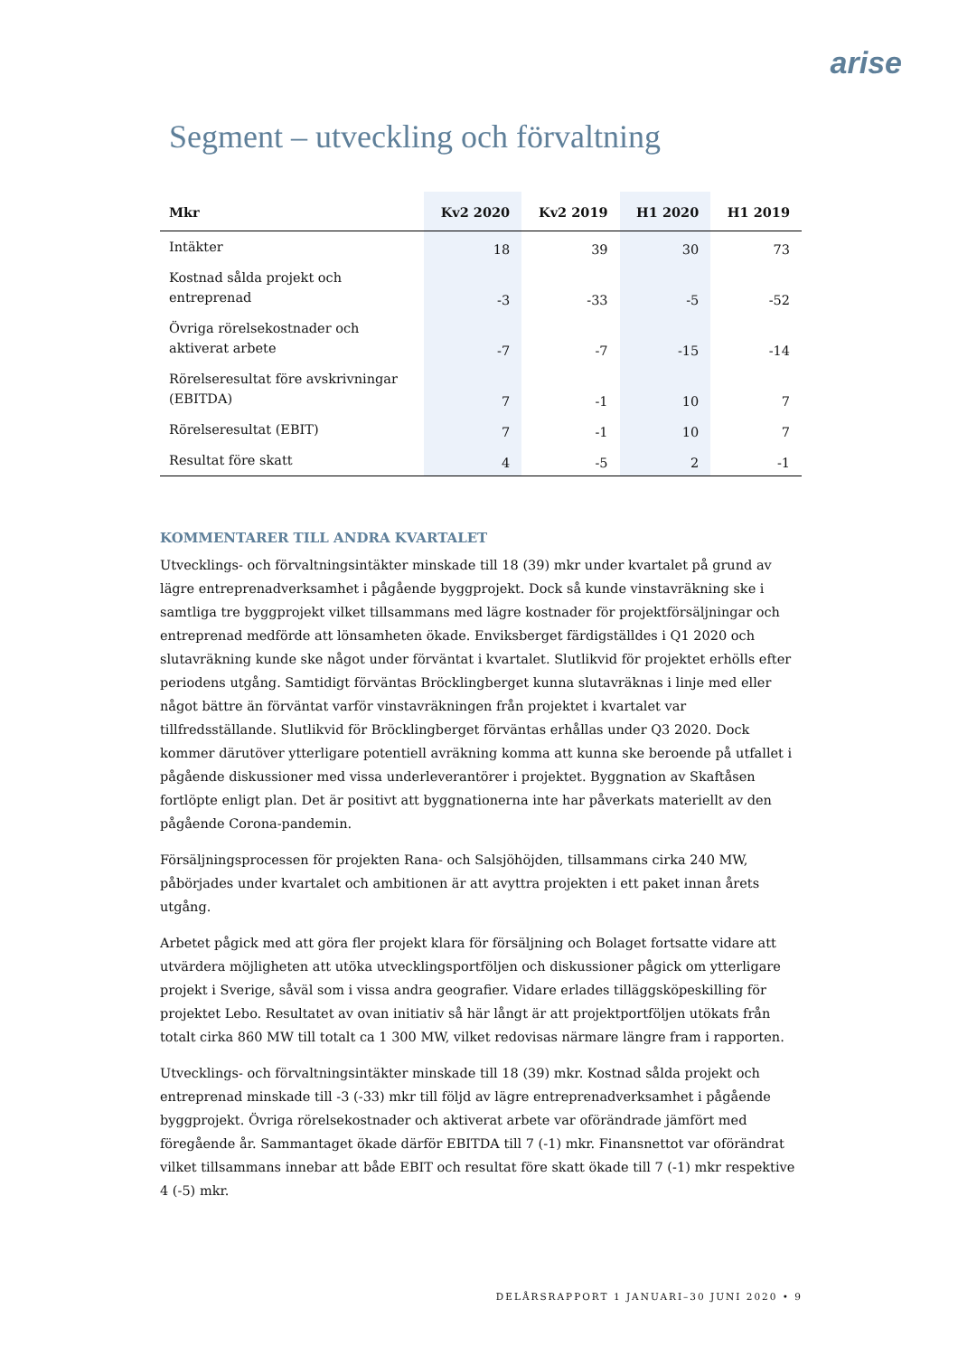arise
Segment – utveckling och förvaltning
| Mkr | Kv2 2020 | Kv2 2019 | H1 2020 | H1 2019 |
| --- | --- | --- | --- | --- |
| Intäkter | 18 | 39 | 30 | 73 |
| Kostnad sålda projekt och entreprenad | -3 | -33 | -5 | -52 |
| Övriga rörelsekostnader och aktiverat arbete | -7 | -7 | -15 | -14 |
| Rörelseresultat före avskrivningar (EBITDA) | 7 | -1 | 10 | 7 |
| Rörelseresultat (EBIT) | 7 | -1 | 10 | 7 |
| Resultat före skatt | 4 | -5 | 2 | -1 |
KOMMENTARER TILL ANDRA KVARTALET
Utvecklings- och förvaltningsintäkter minskade till 18 (39) mkr under kvartalet på grund av lägre entreprenadverksamhet i pågående byggprojekt. Dock så kunde vinstavräkning ske i samtliga tre byggprojekt vilket tillsammans med lägre kostnader för projektförsäljningar och entreprenad medförde att lönsamheten ökade. Enviksberget färdigställdes i Q1 2020 och slutavräkning kunde ske något under förväntat i kvartalet. Slutlikvid för projektet erhölls efter periodens utgång. Samtidigt förväntas Bröcklingberget kunna slutavräknas i linje med eller något bättre än förväntat varför vinstavräkningen från projektet i kvartalet var tillfredsställande. Slutlikvid för Bröcklingberget förväntas erhållas under Q3 2020. Dock kommer därutöver ytterligare potentiell avräkning komma att kunna ske beroende på utfallet i pågående diskussioner med vissa underleverantörer i projektet. Byggnation av Skaftåsen fortlöpte enligt plan. Det är positivt att byggnationerna inte har påverkats materiellt av den pågående Corona-pandemin.
Försäljningsprocessen för projekten Rana- och Salsjöhöjden, tillsammans cirka 240 MW, påbörjades under kvartalet och ambitionen är att avyttra projekten i ett paket innan årets utgång.
Arbetet pågick med att göra fler projekt klara för försäljning och Bolaget fortsatte vidare att utvärdera möjligheten att utöka utvecklingsportföljen och diskussioner pågick om ytterligare projekt i Sverige, såväl som i vissa andra geografier. Vidare erlades tilläggsköpeskilling för projektet Lebo. Resultatet av ovan initiativ så här långt är att projektportföljen utökats från totalt cirka 860 MW till totalt ca 1 300 MW, vilket redovisas närmare längre fram i rapporten.
Utvecklings- och förvaltningsintäkter minskade till 18 (39) mkr. Kostnad sålda projekt och entreprenad minskade till -3 (-33) mkr till följd av lägre entreprenadverksamhet i pågående byggprojekt. Övriga rörelsekostnader och aktiverat arbete var oförändrade jämfört med föregående år. Sammantaget ökade därför EBITDA till 7 (-1) mkr. Finansnettot var oförändrat vilket tillsammans innebar att både EBIT och resultat före skatt ökade till 7 (-1) mkr respektive 4 (-5) mkr.
DELÅRSRAPPORT 1 JANUARI–30 JUNI 2020 • 9